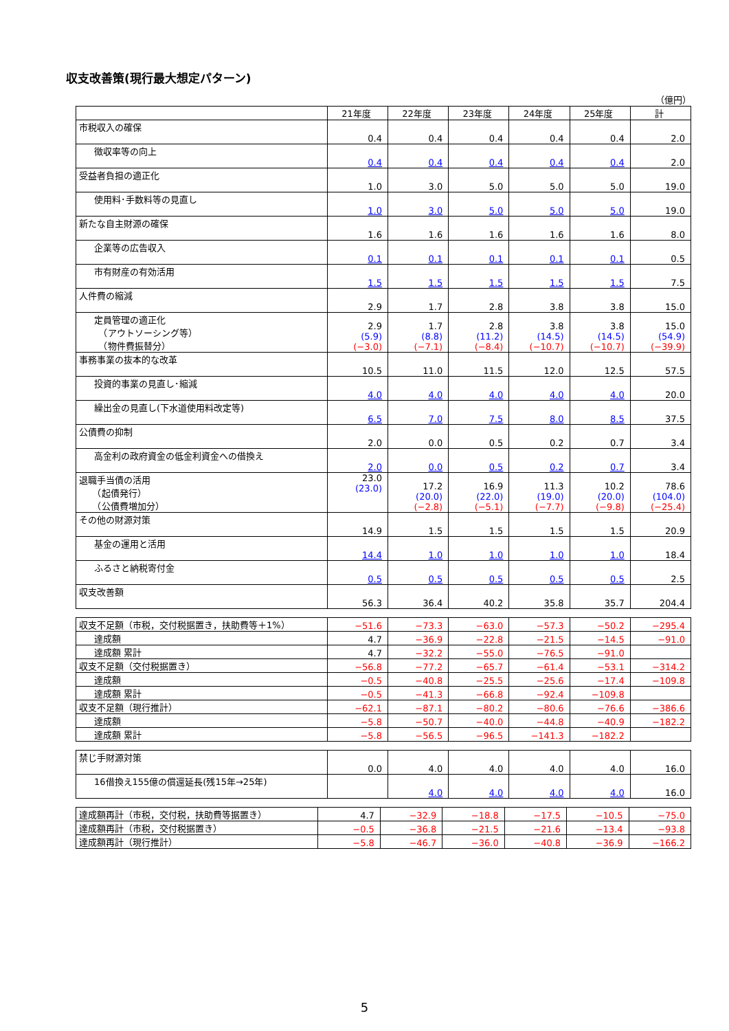収支改善策(現行最大想定パターン)
（億円）
| | 21年度 | 22年度 | 23年度 | 24年度 | 25年度 | 計 |
| 市税収入の確保 | 0.4 | 0.4 | 0.4 | 0.4 | 0.4 | 2.0 |
| 徴収率等の向上 | 0.4 | 0.4 | 0.4 | 0.4 | 0.4 | 2.0 |
| 受益者負担の適正化 | 1.0 | 3.0 | 5.0 | 5.0 | 5.0 | 19.0 |
| 使用料･手数料等の見直し | 1.0 | 3.0 | 5.0 | 5.0 | 5.0 | 19.0 |
| 新たな自主財源の確保 | 1.6 | 1.6 | 1.6 | 1.6 | 1.6 | 8.0 |
| 企業等の広告収入 | 0.1 | 0.1 | 0.1 | 0.1 | 0.1 | 0.5 |
| 市有財産の有効活用 | 1.5 | 1.5 | 1.5 | 1.5 | 1.5 | 7.5 |
| 人件費の縮減 | 2.9 | 1.7 | 2.8 | 3.8 | 3.8 | 15.0 |
| 定員管理の適正化 （アウトソーシング等） （物件費振替分） | 2.9 (5.9) (−3.0) | 1.7 (8.8) (−7.1) | 2.8 (11.2) (−8.4) | 3.8 (14.5) (−10.7) | 3.8 (14.5) (−10.7) | 15.0 (54.9) (−39.9) |
| 事務事業の抜本的な改革 | 10.5 | 11.0 | 11.5 | 12.0 | 12.5 | 57.5 |
| 投資的事業の見直し･縮減 | 4.0 | 4.0 | 4.0 | 4.0 | 4.0 | 20.0 |
| 繰出金の見直し(下水道使用料改定等) | 6.5 | 7.0 | 7.5 | 8.0 | 8.5 | 37.5 |
| 公債費の抑制 | 2.0 | 0.0 | 0.5 | 0.2 | 0.7 | 3.4 |
| 高金利の政府資金の低金利資金への借換え | 2.0 | 0.0 | 0.5 | 0.2 | 0.7 | 3.4 |
| 退職手当債の活用 （起債発行） （公債費増加分） | 23.0 (23.0) | 17.2 (20.0) (−2.8) | 16.9 (22.0) (−5.1) | 11.3 (19.0) (−7.7) | 10.2 (20.0) (−9.8) | 78.6 (104.0) (−25.4) |
| その他の財源対策 | 14.9 | 1.5 | 1.5 | 1.5 | 1.5 | 20.9 |
| 基金の運用と活用 | 14.4 | 1.0 | 1.0 | 1.0 | 1.0 | 18.4 |
| ふるさと納税寄付金 | 0.5 | 0.5 | 0.5 | 0.5 | 0.5 | 2.5 |
| 収支改善額 | 56.3 | 36.4 | 40.2 | 35.8 | 35.7 | 204.4 |
| 収支不足額（市税，交付税据置き，扶助費等＋1%） | −51.6 | −73.3 | −63.0 | −57.3 | −50.2 | −295.4 |
| 達成額 | 4.7 | −36.9 | −22.8 | −21.5 | −14.5 | −91.0 |
| 達成額 累計 | 4.7 | −32.2 | −55.0 | −76.5 | −91.0 | |
| 収支不足額（交付税据置き） | −56.8 | −77.2 | −65.7 | −61.4 | −53.1 | −314.2 |
| 達成額 | −0.5 | −40.8 | −25.5 | −25.6 | −17.4 | −109.8 |
| 達成額 累計 | −0.5 | −41.3 | −66.8 | −92.4 | −109.8 | |
| 収支不足額（現行推計） | −62.1 | −87.1 | −80.2 | −80.6 | −76.6 | −386.6 |
| 達成額 | −5.8 | −50.7 | −40.0 | −44.8 | −40.9 | −182.2 |
| 達成額 累計 | −5.8 | −56.5 | −96.5 | −141.3 | −182.2 | |
| 禁じ手財源対策 | 0.0 | 4.0 | 4.0 | 4.0 | 4.0 | 16.0 |
| 16借換え155億の償還延長(残15年→25年) | | 4.0 | 4.0 | 4.0 | 4.0 | 16.0 |
| 達成額再計（市税，交付税，扶助費等据置き） | 4.7 | −32.9 | −18.8 | −17.5 | −10.5 | −75.0 |
| 達成額再計（市税，交付税据置き） | −0.5 | −36.8 | −21.5 | −21.6 | −13.4 | −93.8 |
| 達成額再計（現行推計） | −5.8 | −46.7 | −36.0 | −40.8 | −36.9 | −166.2 |
5